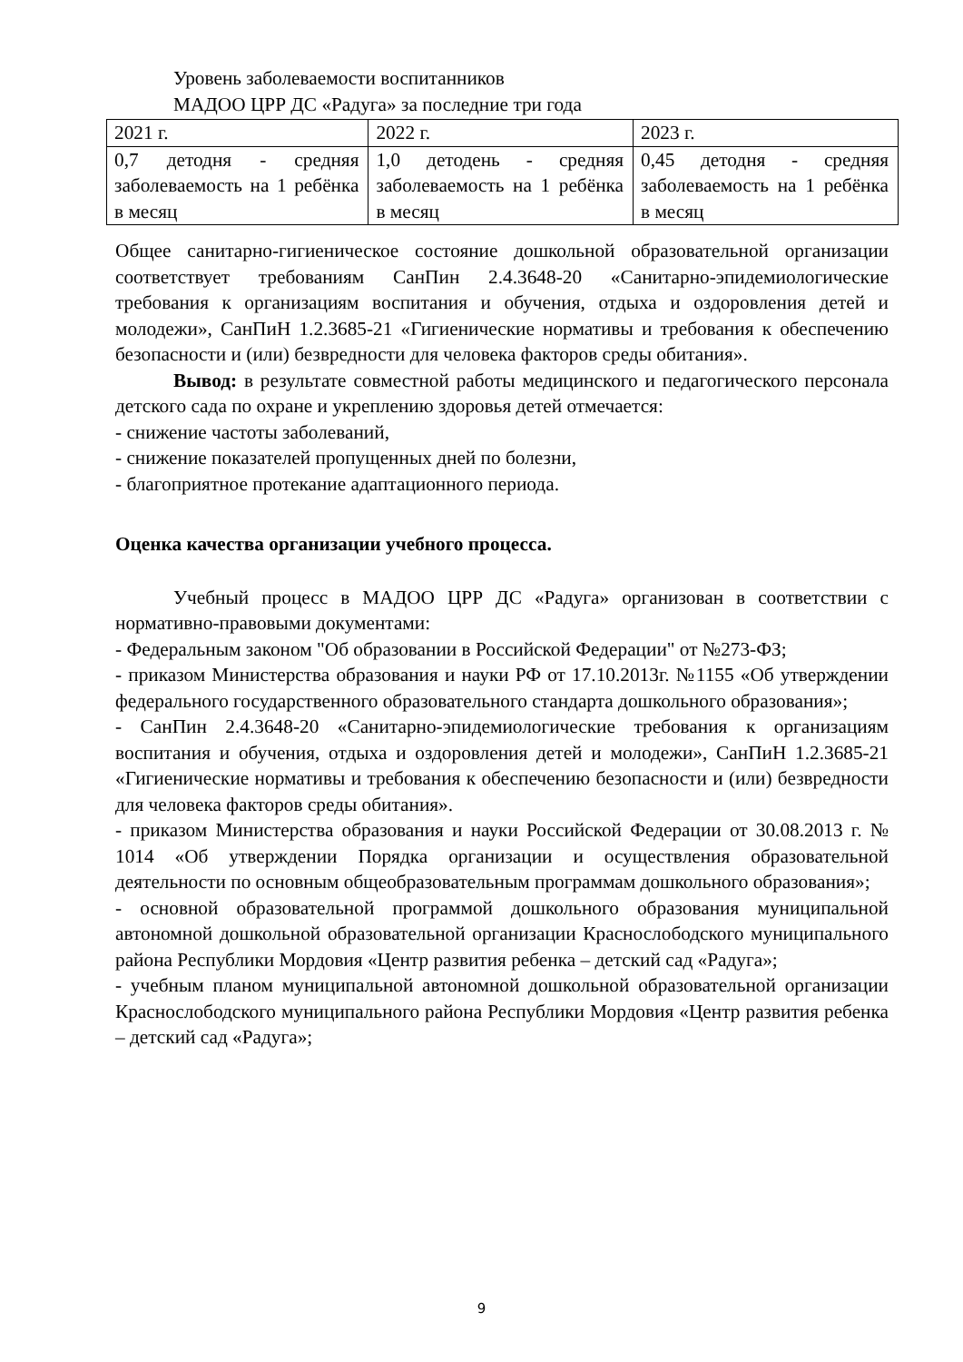Уровень заболеваемости воспитанников
МАДОО ЦРР ДС «Радуга» за последние три года
| 2021 г. | 2022 г. | 2023 г. |
| 0,7 детодня - средняя заболеваемость на 1 ребёнка в месяц | 1,0 детодень - средняя заболеваемость на 1 ребёнка в месяц | 0,45 детодня - средняя заболеваемость на 1 ребёнка в месяц |
Общее санитарно-гигиеническое состояние дошкольной образовательной организации соответствует требованиям СанПин 2.4.3648-20 «Санитарно-эпидемиологические требования к организациям воспитания и обучения, отдыха и оздоровления детей и молодежи», СанПиН 1.2.3685-21 «Гигиенические нормативы и требования к обеспечению безопасности и (или) безвредности для человека факторов среды обитания».
Вывод: в результате совместной работы медицинского и педагогического персонала детского сада по охране и укреплению здоровья детей отмечается:
- снижение частоты заболеваний,
- снижение показателей пропущенных дней по болезни,
- благоприятное протекание адаптационного периода.
Оценка качества организации учебного процесса.
Учебный процесс в МАДОО ЦРР ДС «Радуга» организован в соответствии с нормативно-правовыми документами:
- Федеральным законом "Об образовании в Российской Федерации" от №273-ФЗ;
- приказом Министерства образования и науки РФ от 17.10.2013г. №1155 «Об утверждении федерального государственного образовательного стандарта дошкольного образования»;
- СанПин 2.4.3648-20 «Санитарно-эпидемиологические требования к организациям воспитания и обучения, отдыха и оздоровления детей и молодежи», СанПиН 1.2.3685-21 «Гигиенические нормативы и требования к обеспечению безопасности и (или) безвредности для человека факторов среды обитания».
- приказом Министерства образования и науки Российской Федерации от 30.08.2013 г. № 1014 «Об утверждении Порядка организации и осуществления образовательной деятельности по основным общеобразовательным программам дошкольного образования»;
- основной образовательной программой дошкольного образования муниципальной автономной дошкольной образовательной организации Краснослободского муниципального района Республики Мордовия «Центр развития ребенка – детский сад «Радуга»;
- учебным планом муниципальной автономной дошкольной образовательной организации Краснослободского муниципального района Республики Мордовия «Центр развития ребенка – детский сад «Радуга»;
9